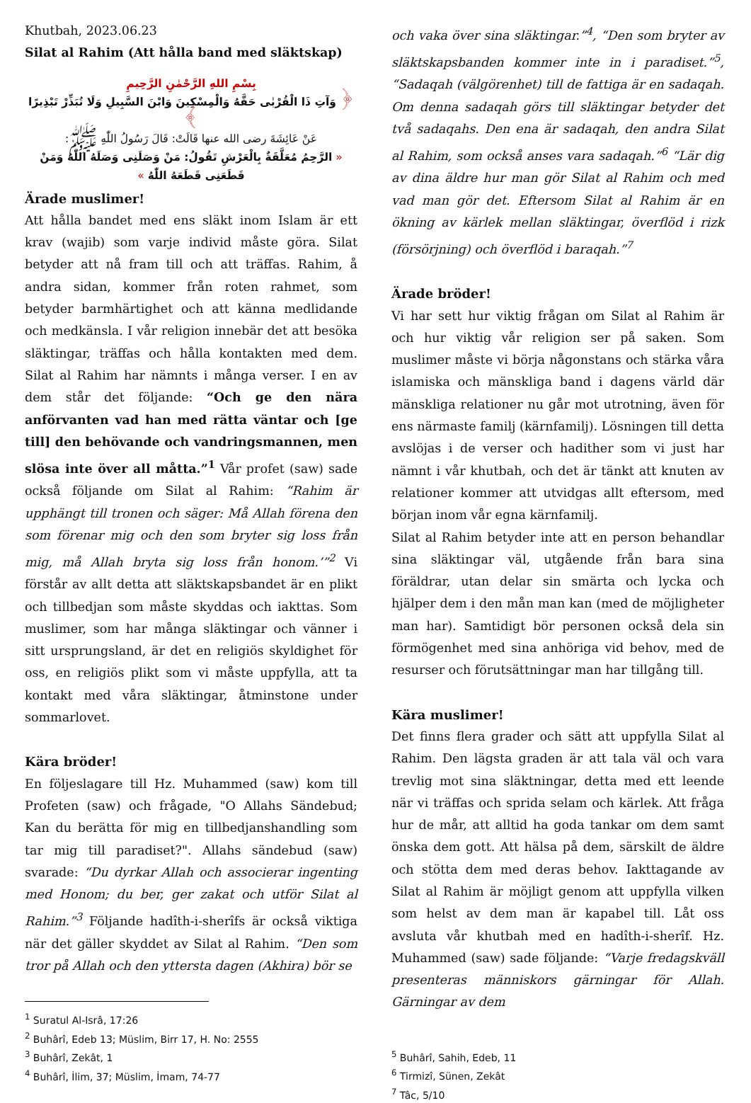Khutbah, 2023.06.23
Silat al Rahim (Att hålla band med släktskap)
بِسْمِ اللهِ الرَّحْمٰنِ الرَّحِيمِ
﴿ وَآتِ ذَا الْقُرْبٰى حَقَّهُ وَالْمِسْكِينَ وَابْنَ السَّبِيلِ وَلَا تُبَذِّرْ تَبْذِيرًا ﴾
عَنْ عَائِشَةَ رضى الله عنها قَالَتْ: قَالَ رَسُولُ اللّٰهِ ﷺ:
« الرَّحِمُ مُعَلَّقَةٌ بِالْعَرْشِ تَقُولُ: مَنْ وَصَلَنِى وَصَلَهُ اللّٰهُ وَمَنْ قَطَعَنِى قَطَعَهُ اللّٰهُ »
Ärade muslimer!
Att hålla bandet med ens släkt inom Islam är ett krav (wajib) som varje individ måste göra. Silat betyder att nå fram till och att träffas. Rahim, å andra sidan, kommer från roten rahmet, som betyder barmhärtighet och att känna medlidande och medkänsla. I vår religion innebär det att besöka släktingar, träffas och hålla kontakten med dem. Silat al Rahim har nämnts i många verser. I en av dem står det följande: “Och ge den nära anförvanten vad han med rätta väntar och [ge till] den behövande och vandringsmannen, men slösa inte över all måtta.”<sup>1</sup> Vår profet (saw) sade också följande om Silat al Rahim: “Rahim är upphängt till tronen och säger: Må Allah förena den som förenar mig och den som bryter sig loss från mig, må Allah bryta sig loss från honom.’”<sup>2</sup> Vi förstår av allt detta att släktskapsbandet är en plikt och tillbedjan som måste skyddas och iakttas. Som muslimer, som har många släktingar och vänner i sitt ursprungsland, är det en religiös skyldighet för oss, en religiös plikt som vi måste uppfylla, att ta kontakt med våra släktingar, åtminstone under sommarlovet.
Kära bröder!
En följeslagare till Hz. Muhammed (saw) kom till Profeten (saw) och frågade, "O Allahs Sändebud; Kan du berätta för mig en tillbedjanshandling som tar mig till paradiset?". Allahs sändebud (saw) svarade: “Du dyrkar Allah och associerar ingenting med Honom; du ber, ger zakat och utför Silat al Rahim.”<sup>3</sup> Följande hadîth-i-sherîfs är också viktiga när det gäller skyddet av Silat al Rahim. “Den som tror på Allah och den yttersta dagen (Akhira) bör se
<sup>1</sup> Suratul Al-Isrâ, 17:26
<sup>2</sup> Buhârî, Edeb 13; Müslim, Birr 17, H. No: 2555
<sup>3</sup> Buhârî, Zekât, 1
<sup>4</sup> Buhârî, İlim, 37; Müslim, İmam, 74-77
och vaka över sina släktingar.”<sup>4</sup>, “Den som bryter av släktskapsbanden kommer inte in i paradiset.”<sup>5</sup>, “Sadaqah (välgörenhet) till de fattiga är en sadaqah. Om denna sadaqah görs till släktingar betyder det två sadaqahs. Den ena är sadaqah, den andra Silat al Rahim, som också anses vara sadaqah.”<sup>6</sup> “Lär dig av dina äldre hur man gör Silat al Rahim och med vad man gör det. Eftersom Silat al Rahim är en ökning av kärlek mellan släktingar, överflöd i rizk (försörjning) och överflöd i baraqah.”<sup>7</sup>
Ärade bröder!
Vi har sett hur viktig frågan om Silat al Rahim är och hur viktig vår religion ser på saken. Som muslimer måste vi börja någonstans och stärka våra islamiska och mänskliga band i dagens värld där mänskliga relationer nu går mot utrotning, även för ens närmaste familj (kärnfamilj). Lösningen till detta avslöjas i de verser och hadither som vi just har nämnt i vår khutbah, och det är tänkt att knuten av relationer kommer att utvidgas allt eftersom, med början inom vår egna kärnfamilj.
Silat al Rahim betyder inte att en person behandlar sina släktingar väl, utgående från bara sina föräldrar, utan delar sin smärta och lycka och hjälper dem i den mån man kan (med de möjligheter man har). Samtidigt bör personen också dela sin förmögenhet med sina anhöriga vid behov, med de resurser och förutsättningar man har tillgång till.
Kära muslimer!
Det finns flera grader och sätt att uppfylla Silat al Rahim. Den lägsta graden är att tala väl och vara trevlig mot sina släktningar, detta med ett leende när vi träffas och sprida selam och kärlek. Att fråga hur de mår, att alltid ha goda tankar om dem samt önska dem gott. Att hälsa på dem, särskilt de äldre och stötta dem med deras behov. Iakttagande av Silat al Rahim är möjligt genom att uppfylla vilken som helst av dem man är kapabel till. Låt oss avsluta vår khutbah med en hadîth-i-sherîf. Hz. Muhammed (saw) sade följande: “Varje fredagskväll presenteras människors gärningar för Allah. Gärningar av dem
<sup>5</sup> Buhârî, Sahih, Edeb, 11
<sup>6</sup> Tirmizî, Sünen, Zekât
<sup>7</sup> Tâc, 5/10